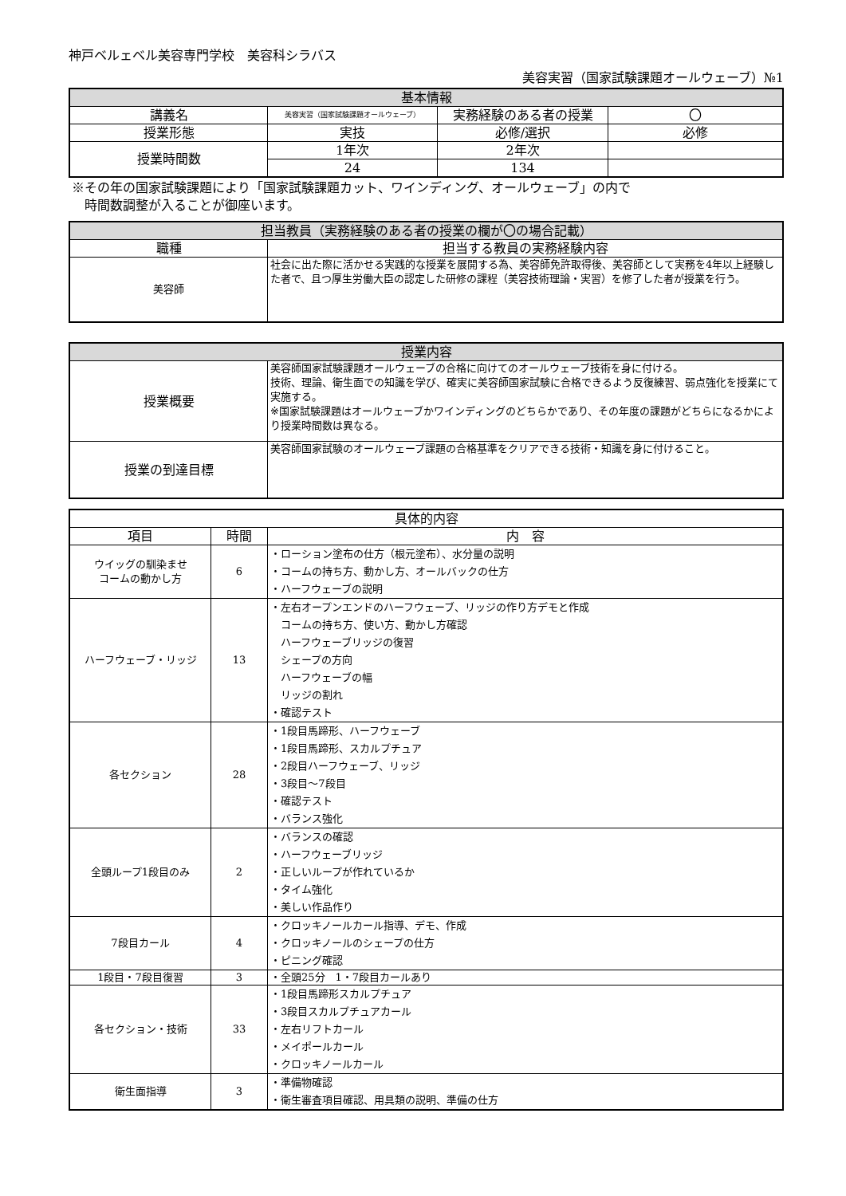神戸ベルェベル美容専門学校　美容科シラバス
美容実習（国家試験課題オールウェーブ）№1
| 基本情報 | | | |
| --- | --- | --- | --- |
| 講義名 | 美容実習（国家試験課題オールウェーブ） | 実務経験のある者の授業 | 〇 |
| 授業形態 | 実技 | 必修/選択 | 必修 |
| 授業時間数 | 1年次 | 2年次 | |
| | 24 | 134 | |
※その年の国家試験課題により「国家試験課題カット、ワインディング、オールウェーブ」の内で
　時間数調整が入ることが御座います。
| 担当教員（実務経験のある者の授業の欄が〇の場合記載） | |
| --- | --- |
| 職種 | 担当する教員の実務経験内容 |
| 美容師 | 社会に出た際に活かせる実践的な授業を展開する為、美容師免許取得後、美容師として実務を4年以上経験した者で、且つ厚生労働大臣の認定した研修の課程（美容技術理論・実習）を修了した者が授業を行う。 |
| 授業内容 | |
| --- | --- |
| 授業概要 | 美容師国家試験課題オールウェーブの合格に向けてのオールウェーブ技術を身に付ける。 技術、理論、衛生面での知識を学び、確実に美容師国家試験に合格できるよう反復練習、弱点強化を授業にて実施する。 ※国家試験課題はオールウェーブかワインディングのどちらかであり、その年度の課題がどちらになるかにより授業時間数は異なる。 |
| 授業の到達目標 | 美容師国家試験のオールウェーブ課題の合格基準をクリアできる技術・知識を身に付けること。 |
| 具体的内容 | | |
| --- | --- | --- |
| 項目 | 時間 | 内 容 |
| ウイッグの馴染ませ コームの動かし方 | 6 | ・ローション塗布の仕方（根元塗布）、水分量の説明 ・コームの持ち方、動かし方、オールバックの仕方 ・ハーフウェーブの説明 |
| ハーフウェーブ・リッジ | 13 | ・左右オープンエンドのハーフウェーブ、リッジの作り方デモと作成 コームの持ち方、使い方、動かし方確認 ハーフウェーブリッジの復習 シェープの方向 ハーフウェーブの幅 リッジの割れ ・確認テスト |
| 各セクション | 28 | ・1段目馬蹄形、ハーフウェーブ ・1段目馬蹄形、スカルプチュア ・2段目ハーフウェーブ、リッジ ・3段目～7段目 ・確認テスト ・バランス強化 |
| 全頭ループ1段目のみ | 2 | ・バランスの確認 ・ハーフウェーブリッジ ・正しいループが作れているか ・タイム強化 ・美しい作品作り |
| 7段目カール | 4 | ・クロッキノールカール指導、デモ、作成 ・クロッキノールのシェープの仕方 ・ピニング確認 |
| 1段目・7段目復習 | 3 | ・全頭25分 1・7段目カールあり |
| 各セクション・技術 | 33 | ・1段目馬蹄形スカルプチュア ・3段目スカルプチュアカール ・左右リフトカール ・メイポールカール ・クロッキノールカール |
| 衛生面指導 | 3 | ・準備物確認 ・衛生審査項目確認、用具類の説明、準備の仕方 |